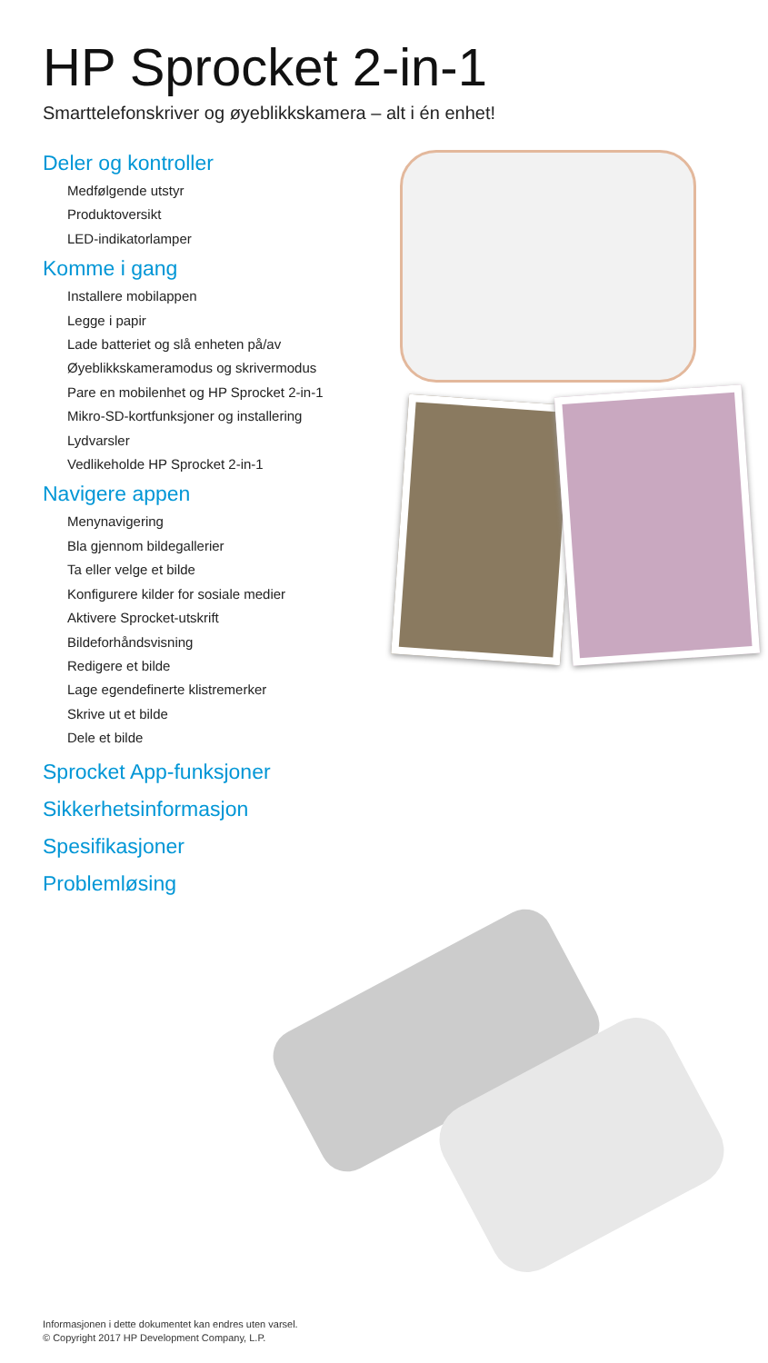HP Sprocket 2-in-1
Smarttelefonskriver og øyeblikkskamera – alt i én enhet!
Deler og kontroller
Medfølgende utstyr
Produktoversikt
LED-indikatorlamper
Komme i gang
Installere mobilappen
Legge i papir
Lade batteriet og slå enheten på/av
Øyeblikkskameramodus og skrivermodus
Pare en mobilenhet og HP Sprocket 2-in-1
Mikro-SD-kortfunksjoner og installering
Lydvarsler
Vedlikeholde HP Sprocket 2-in-1
Navigere appen
Menynavigering
Bla gjennom bildegallerier
Ta eller velge et bilde
Konfigurere kilder for sosiale medier
Aktivere Sprocket-utskrift
Bildeforhåndsvisning
Redigere et bilde
Lage egendefinerte klistremerker
Skrive ut et bilde
Dele et bilde
Sprocket App-funksjoner
Sikkerhetsinformasjon
Spesifikasjoner
Problemløsing
Informasjonen i dette dokumentet kan endres uten varsel.
© Copyright 2017 HP Development Company, L.P.